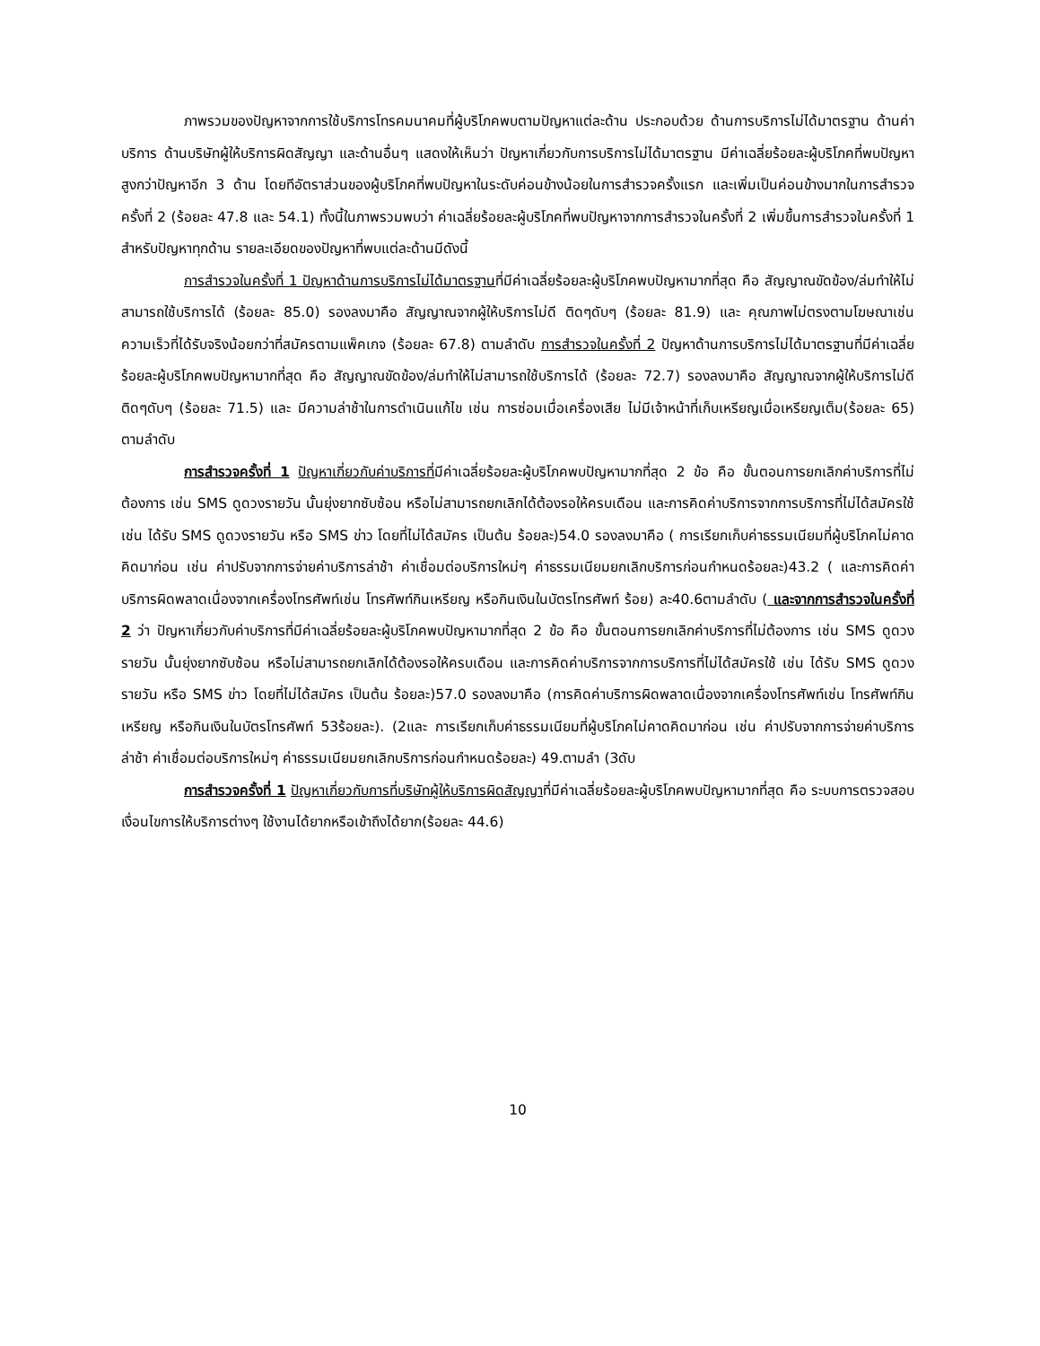ภาพรวมของปัญหาจากการใช้บริการโทรคมนาคมที่ผู้บริโภคพบตามปัญหาแต่ละด้าน ประกอบด้วย ด้านการบริการไม่ได้มาตรฐาน ด้านค่าบริการ ด้านบริษัทผู้ให้บริการผิดสัญญา และด้านอื่นๆ แสดงให้เห็นว่า ปัญหาเกี่ยวกับการบริการไม่ได้มาตรฐาน มีค่าเฉลี่ยร้อยละผู้บริโภคที่พบปัญหาสูงกว่าปัญหาอีก 3 ด้าน โดยทีอัตราส่วนของผู้บริโภคที่พบปัญหาในระดับค่อนข้างน้อยในการสำรวจครั้งแรก และเพิ่มเป็นค่อนข้างมากในการสำรวจครั้งที่ 2 (ร้อยละ 47.8 และ 54.1) ทั้งนี้ในภาพรวมพบว่า ค่าเฉลี่ยร้อยละผู้บริโภคที่พบปัญหาจากการสำรวจในครั้งที่ 2 เพิ่มขึ้นการสำรวจในครั้งที่ 1 สำหรับปัญหาทุกด้าน รายละเอียดของปัญหาที่พบแต่ละด้านมีดังนี้
การสำรวจในครั้งที่ 1 ปัญหาด้านการบริการไม่ได้มาตรฐานที่มีค่าเฉลี่ยร้อยละผู้บริโภคพบปัญหามากที่สุด คือ สัญญาณขัดข้อง/ล่มทำให้ไม่สามารถใช้บริการได้ (ร้อยละ 85.0) รองลงมาคือ สัญญาณจากผู้ให้บริการไม่ดี ติดๆดับๆ (ร้อยละ 81.9) และ คุณภาพไม่ตรงตามโฆษณาเช่น ความเร็วที่ได้รับจริงน้อยกว่าที่สมัครตามแพ็คเกจ (ร้อยละ 67.8) ตามลำดับ การสำรวจในครั้งที่ 2 ปัญหาด้านการบริการไม่ได้มาตรฐานที่มีค่าเฉลี่ยร้อยละผู้บริโภคพบปัญหามากที่สุด คือ สัญญาณขัดข้อง/ล่มทำให้ไม่สามารถใช้บริการได้ (ร้อยละ 72.7) รองลงมาคือ สัญญาณจากผู้ให้บริการไม่ดี ติดๆดับๆ (ร้อยละ 71.5) และ มีความล่าช้าในการดำเนินแก้ไข เช่น การซ่อมเมื่อเครื่องเสีย ไม่มีเจ้าหน้าที่เก็บเหรียญเมื่อเหรียญเต็ม(ร้อยละ 65) ตามลำดับ
การสำรวจครั้งที่ 1 ปัญหาเกี่ยวกับค่าบริการที่มีค่าเฉลี่ยร้อยละผู้บริโภคพบปัญหามากที่สุด 2 ข้อ คือ ขั้นตอนการยกเลิกค่าบริการที่ไม่ต้องการ เช่น SMS ดูดวงรายวัน นั้นยุ่งยากซับซ้อน หรือไม่สามารถยกเลิกได้ต้องรอให้ครบเดือน และการคิดค่าบริการจากการบริการที่ไม่ได้สมัครใช้ เช่น ได้รับ SMS ดูดวงรายวัน หรือ SMS ข่าว โดยที่ไม่ได้สมัคร เป็นต้น ร้อยละ)54.0 รองลงมาคือ ( การเรียกเก็บค่าธรรมเนียมที่ผู้บริโภคไม่คาดคิดมาก่อน เช่น ค่าปรับจากการจ่ายค่าบริการล่าช้า ค่าเชื่อมต่อบริการใหม่ๆ ค่าธรรมเนียมยกเลิกบริการก่อนกำหนดร้อยละ)43.2 ( และการคิดค่าบริการผิดพลาดเนื่องจากเครื่องโทรศัพท์เช่น โทรศัพท์กินเหรียญ หรือกินเงินในบัตรโทรศัพท์ ร้อย) ละ40.6ตามลำดับ ( และจากการสำรวจในครั้งที่ 2 ว่า ปัญหาเกี่ยวกับค่าบริการที่มีค่าเฉลี่ยร้อยละผู้บริโภคพบปัญหามากที่สุด 2 ข้อ คือ ขั้นตอนการยกเลิกค่าบริการที่ไม่ต้องการ เช่น SMS ดูดวงรายวัน นั้นยุ่งยากซับซ้อน หรือไม่สามารถยกเลิกได้ต้องรอให้ครบเดือน และการคิดค่าบริการจากการบริการที่ไม่ได้สมัครใช้ เช่น ได้รับ SMS ดูดวงรายวัน หรือ SMS ข่าว โดยที่ไม่ได้สมัคร เป็นต้น ร้อยละ)57.0 รองลงมาคือ (การคิดค่าบริการผิดพลาดเนื่องจากเครื่องโทรศัพท์เช่น โทรศัพท์กินเหรียญ หรือกินเงินในบัตรโทรศัพท์ 53ร้อยละ). (2และ การเรียกเก็บค่าธรรมเนียมที่ผู้บริโภคไม่คาดคิดมาก่อน เช่น ค่าปรับจากการจ่ายค่าบริการล่าช้า ค่าเชื่อมต่อบริการใหม่ๆ ค่าธรรมเนียมยกเลิกบริการก่อนกำหนดร้อยละ) 49.ตามลำ (3ดับ
การสำรวจครั้งที่ 1 ปัญหาเกี่ยวกับการที่บริษัทผู้ให้บริการผิดสัญญาที่มีค่าเฉลี่ยร้อยละผู้บริโภคพบปัญหามากที่สุด คือ ระบบการตรวจสอบเงื่อนไขการให้บริการต่างๆ ใช้งานได้ยากหรือเข้าถึงได้ยาก(ร้อยละ 44.6)
10